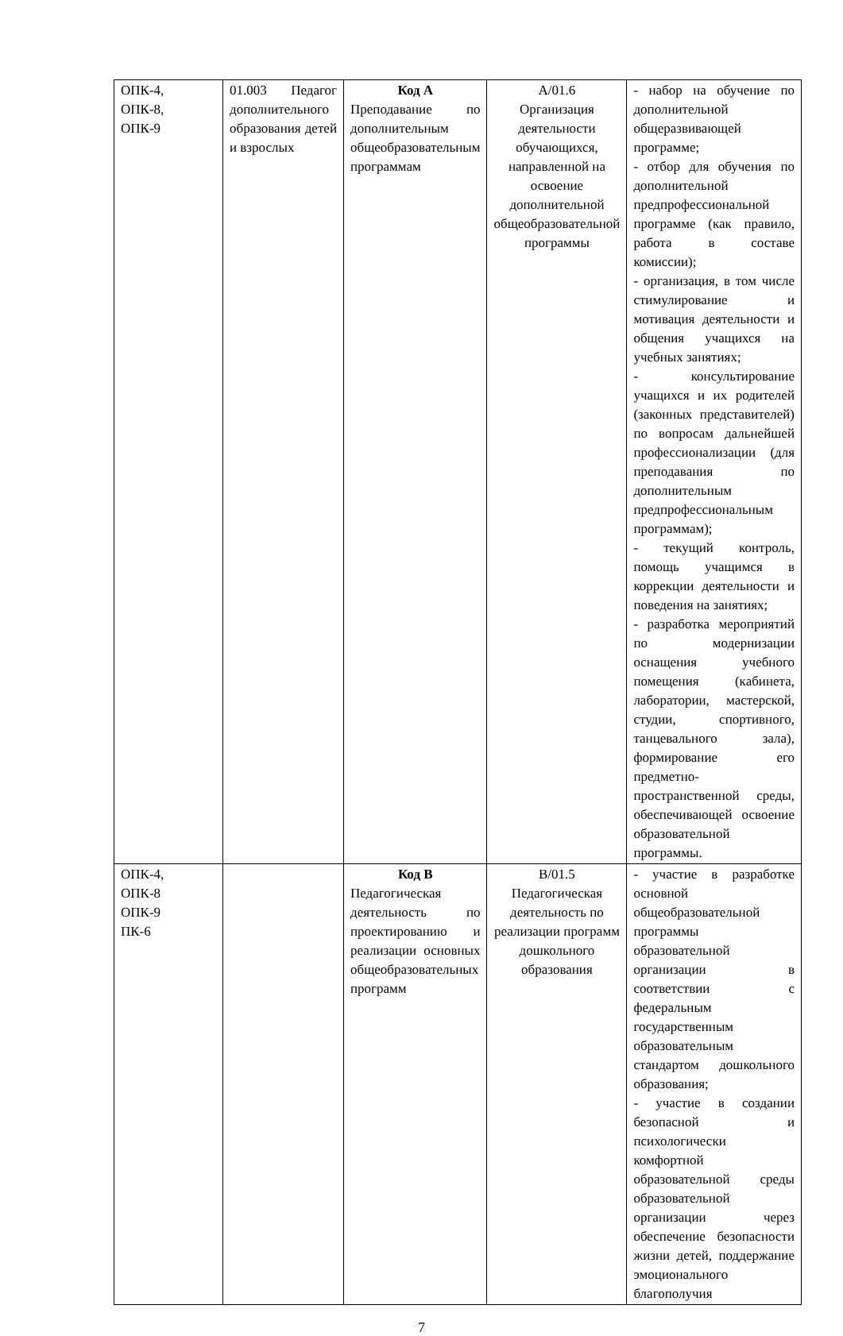| ОПК-4, ОПК-8, ОПК-9 | 01.003 Педагог дополнительного образования детей и взрослых | Код А Преподавание по дополнительным общеобразовательным программам | А/01.6 Организация деятельности обучающихся, направленной на освоение дополнительной общеобразовательной программы | - набор на обучение по дополнительной общеразвивающей программе; - отбор для обучения по дополнительной предпрофессиональной программе (как правило, работа в составе комиссии); - организация, в том числе стимулирование и мотивация деятельности и общения учащихся на учебных занятиях; - консультирование учащихся и их родителей (законных представителей) по вопросам дальнейшей профессионализации (для преподавания по дополнительным предпрофессиональным программам); - текущий контроль, помощь учащимся в коррекции деятельности и поведения на занятиях; - разработка мероприятий по модернизации оснащения учебного помещения (кабинета, лаборатории, мастерской, студии, спортивного, танцевального зала), формирование его предметно-пространственной среды, обеспечивающей освоение образовательной программы. |
| ОПК-4, ОПК-8 ОПК-9 ПК-6 | | Код В Педагогическая деятельность по проектированию и реализации основных общеобразовательных программ | В/01.5 Педагогическая деятельность по реализации программ дошкольного образования | - участие в разработке основной общеобразовательной программы образовательной организации в соответствии с федеральным государственным образовательным стандартом дошкольного образования; - участие в создании безопасной и психологически комфортной образовательной среды образовательной организации через обеспечение безопасности жизни детей, поддержание эмоционального благополучия |
7